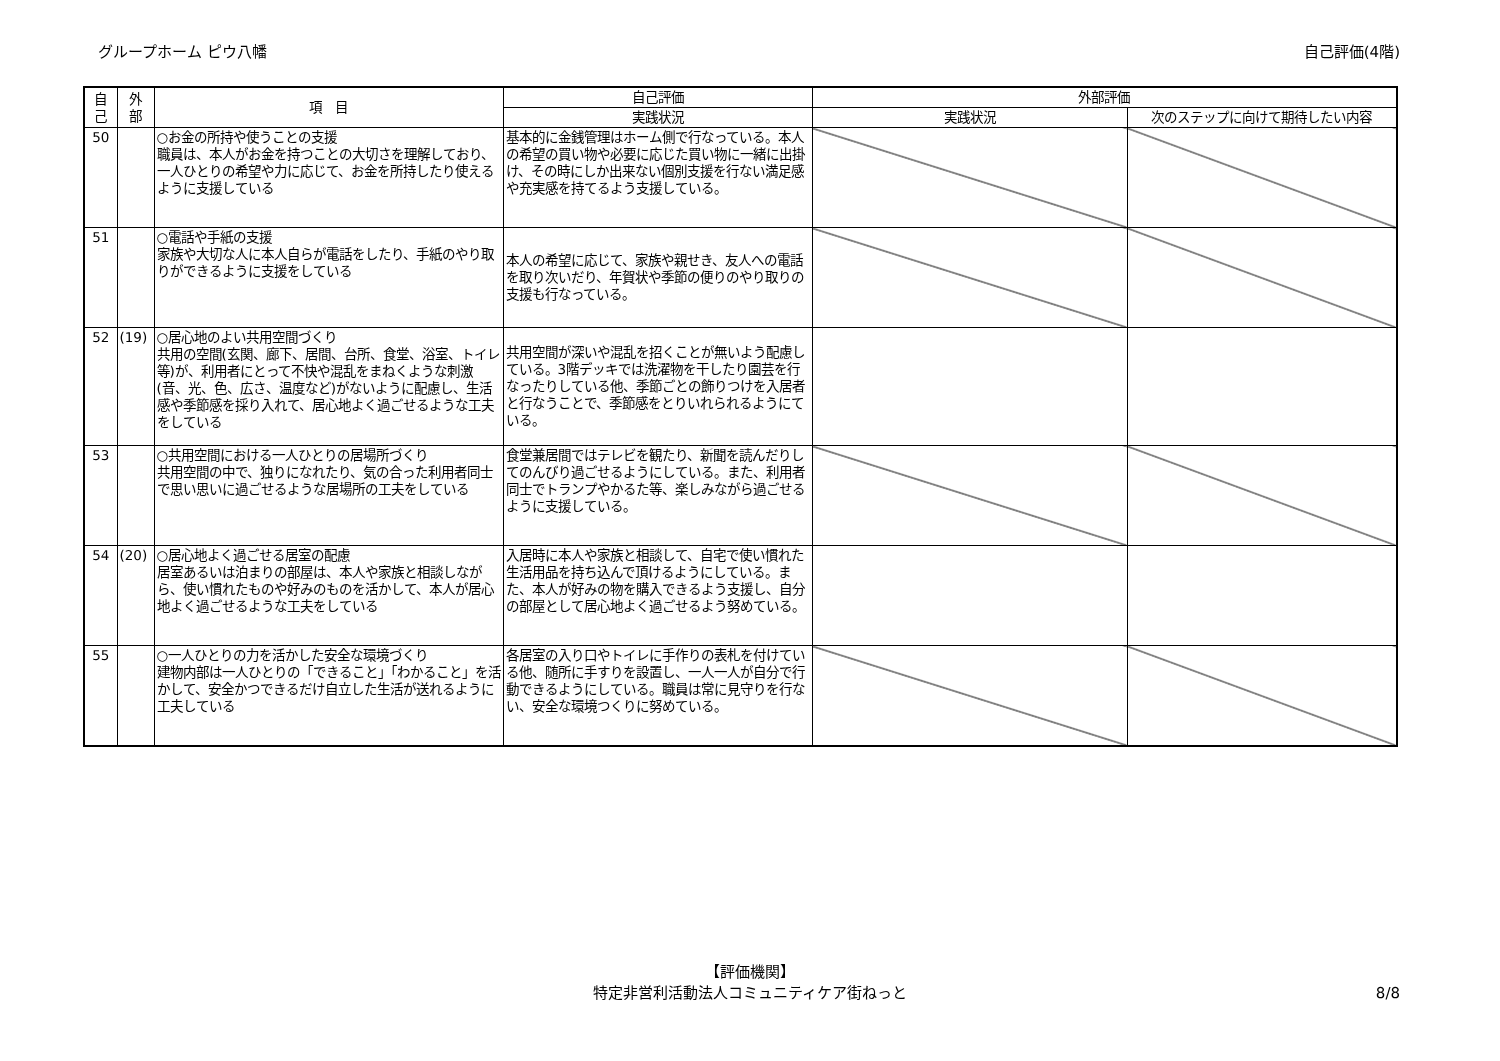グループホーム ピウ八幡 自己評価(4階)
| 自 己 | 外 部 | 項 目 | 自己評価 | 外部評価 | |
| --- | --- | --- | --- | --- | --- |
| | | | 実践状況 | 実践状況 | 次のステップに向けて期待したい内容 |
| 50 | | ○お金の所持や使うことの支援 職員は、本人がお金を持つことの大切さを理解しており、一人ひとりの希望や力に応じて、お金を所持したり使えるように支援している | 基本的に金銭管理はホーム側で行なっている。本人の希望の買い物や必要に応じた買い物に一緒に出掛け、その時にしか出来ない個別支援を行ない満足感や充実感を持てるよう支援している。 | | |
| 51 | | ○電話や手紙の支援 家族や大切な人に本人自らが電話をしたり、手紙のやり取りができるように支援をしている | 本人の希望に応じて、家族や親せき、友人への電話を取り次いだり、年賀状や季節の便りのやり取りの支援も行なっている。 | | |
| 52 | (19) | ○居心地のよい共用空間づくり 共用の空間(玄関、廊下、居間、台所、食堂、浴室、トイレ等)が、利用者にとって不快や混乱をまねくような刺激(音、光、色、広さ、温度など)がないように配慮し、生活感や季節感を採り入れて、居心地よく過ごせるような工夫をしている | 共用空間が深いや混乱を招くことが無いよう配慮している。3階デッキでは洗濯物を干したり園芸を行なったりしている他、季節ごとの飾りつけを入居者と行なうことで、季節感をとりいれられるようにている。 | | |
| 53 | | ○共用空間における一人ひとりの居場所づくり 共用空間の中で、独りになれたり、気の合った利用者同士で思い思いに過ごせるような居場所の工夫をしている | 食堂兼居間ではテレビを観たり、新聞を読んだりしてのんびり過ごせるようにしている。また、利用者同士でトランプやかるた等、楽しみながら過ごせるように支援している。 | | |
| 54 | (20) | ○居心地よく過ごせる居室の配慮 居室あるいは泊まりの部屋は、本人や家族と相談しながら、使い慣れたものや好みのものを活かして、本人が居心地よく過ごせるような工夫をしている | 入居時に本人や家族と相談して、自宅で使い慣れた生活用品を持ち込んで頂けるようにしている。また、本人が好みの物を購入できるよう支援し、自分の部屋として居心地よく過ごせるよう努めている。 | | |
| 55 | | ○一人ひとりの力を活かした安全な環境づくり 建物内部は一人ひとりの「できること」「わかること」を活かして、安全かつできるだけ自立した生活が送れるように工夫している | 各居室の入り口やトイレに手作りの表札を付けている他、随所に手すりを設置し、一人一人が自分で行動できるようにしている。職員は常に見守りを行ない、安全な環境つくりに努めている。 | | |
【評価機関】
特定非営利活動法人コミュニティケア街ねっと
8/8